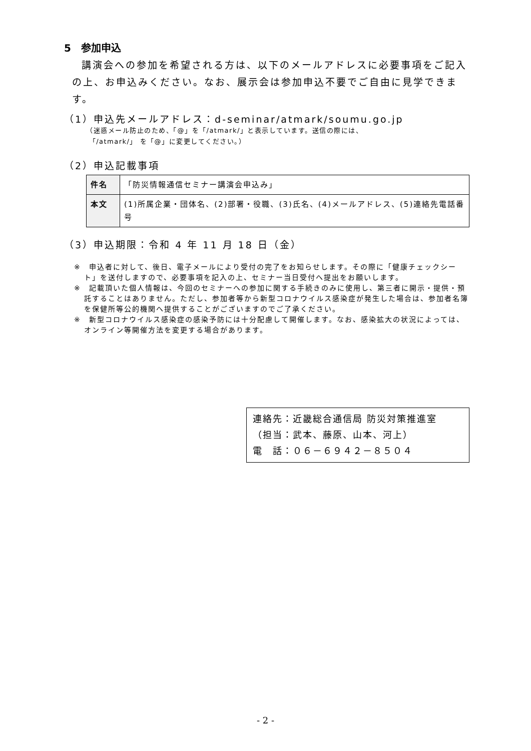5　参加申込
講演会への参加を希望される方は、以下のメールアドレスに必要事項をご記入の上、お申込みください。なお、展示会は参加申込不要でご自由に見学できます。
（1）申込先メールアドレス：d-seminar/atmark/soumu.go.jp
（迷惑メール防止のため、「@」を「/atmark/」と表示しています。送信の際には、
「/atmark/」 を「@」に変更してください。）
（2）申込記載事項
| 件名 | 「防災情報通信セミナー講演会申込み」 |
| 本文 | (1)所属企業・団体名、(2)部署・役職、(3)氏名、(4)メールアドレス、(5)連絡先電話番号 |
（3）申込期限：令和 4 年 11 月 18 日（金）
※　申込者に対して、後日、電子メールにより受付の完了をお知らせします。その際に「健康チェックシート」を送付しますので、必要事項を記入の上、セミナー当日受付へ提出をお願いします。
※　記載頂いた個人情報は、今回のセミナーへの参加に関する手続きのみに使用し、第三者に開示・提供・預託することはありません。ただし、参加者等から新型コロナウイルス感染症が発生した場合は、参加者名簿を保健所等公的機関へ提供することがございますのでご了承ください。
※　新型コロナウイルス感染症の感染予防には十分配慮して開催します。なお、感染拡大の状況によっては、オンライン等開催方法を変更する場合があります。
連絡先：近畿総合通信局 防災対策推進室
（担当：武本、藤原、山本、河上）
電　話：０６－６９４２－８５０４
- 2 -